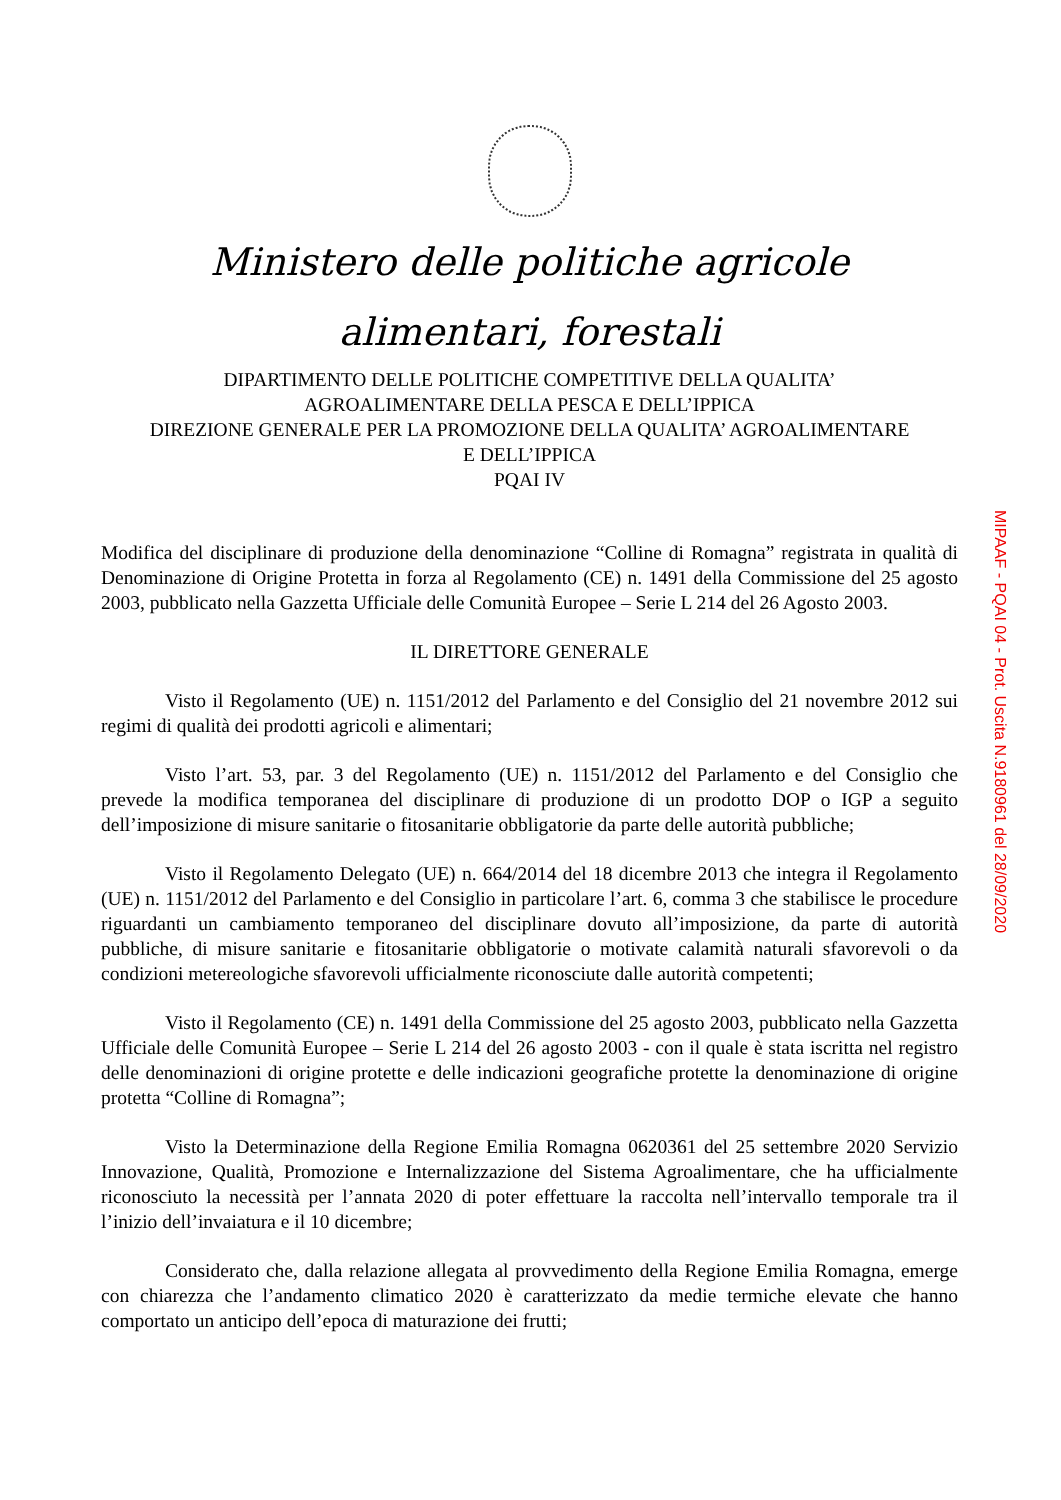Ministero delle politiche agricole
alimentari, forestali
DIPARTIMENTO DELLE POLITICHE COMPETITIVE DELLA QUALITA’
AGROALIMENTARE DELLA PESCA E DELL’IPPICA
DIREZIONE GENERALE PER LA PROMOZIONE DELLA QUALITA’ AGROALIMENTARE
E DELL’IPPICA
PQAI IV
Modifica del disciplinare di produzione della denominazione “Colline di Romagna” registrata in qualità di Denominazione di Origine Protetta in forza al Regolamento (CE) n. 1491 della Commissione del 25 agosto 2003, pubblicato nella Gazzetta Ufficiale delle Comunità Europee – Serie L 214 del 26 Agosto 2003.
IL DIRETTORE GENERALE
Visto il Regolamento (UE) n. 1151/2012 del Parlamento e del Consiglio del 21 novembre 2012 sui regimi di qualità dei prodotti agricoli e alimentari;
Visto l’art. 53, par. 3 del Regolamento (UE) n. 1151/2012 del Parlamento e del Consiglio che prevede la modifica temporanea del disciplinare di produzione di un prodotto DOP o IGP a seguito dell’imposizione di misure sanitarie o fitosanitarie obbligatorie da parte delle autorità pubbliche;
Visto il Regolamento Delegato (UE) n. 664/2014 del 18 dicembre 2013 che integra il Regolamento (UE) n. 1151/2012 del Parlamento e del Consiglio in particolare l’art. 6, comma 3 che stabilisce le procedure riguardanti un cambiamento temporaneo del disciplinare dovuto all’imposizione, da parte di autorità pubbliche, di misure sanitarie e fitosanitarie obbligatorie o motivate calamità naturali sfavorevoli o da condizioni metereologiche sfavorevoli ufficialmente riconosciute dalle autorità competenti;
Visto il Regolamento (CE) n. 1491 della Commissione del 25 agosto 2003, pubblicato nella Gazzetta Ufficiale delle Comunità Europee – Serie L 214 del 26 agosto 2003 - con il quale è stata iscritta nel registro delle denominazioni di origine protette e delle indicazioni geografiche protette la denominazione di origine protetta “Colline di Romagna”;
Visto la Determinazione della Regione Emilia Romagna 0620361 del 25 settembre 2020 Servizio Innovazione, Qualità, Promozione e Internalizzazione del Sistema Agroalimentare, che ha ufficialmente riconosciuto la necessità per l’annata 2020 di poter effettuare la raccolta nell’intervallo temporale tra il l’inizio dell’invaiatura e il 10 dicembre;
Considerato che, dalla relazione allegata al provvedimento della Regione Emilia Romagna, emerge con chiarezza che l’andamento climatico 2020 è caratterizzato da medie termiche elevate che hanno comportato un anticipo dell’epoca di maturazione dei frutti;
MIPAAF - PQAI 04 - Prot. Uscita N.9180961 del 28/09/2020